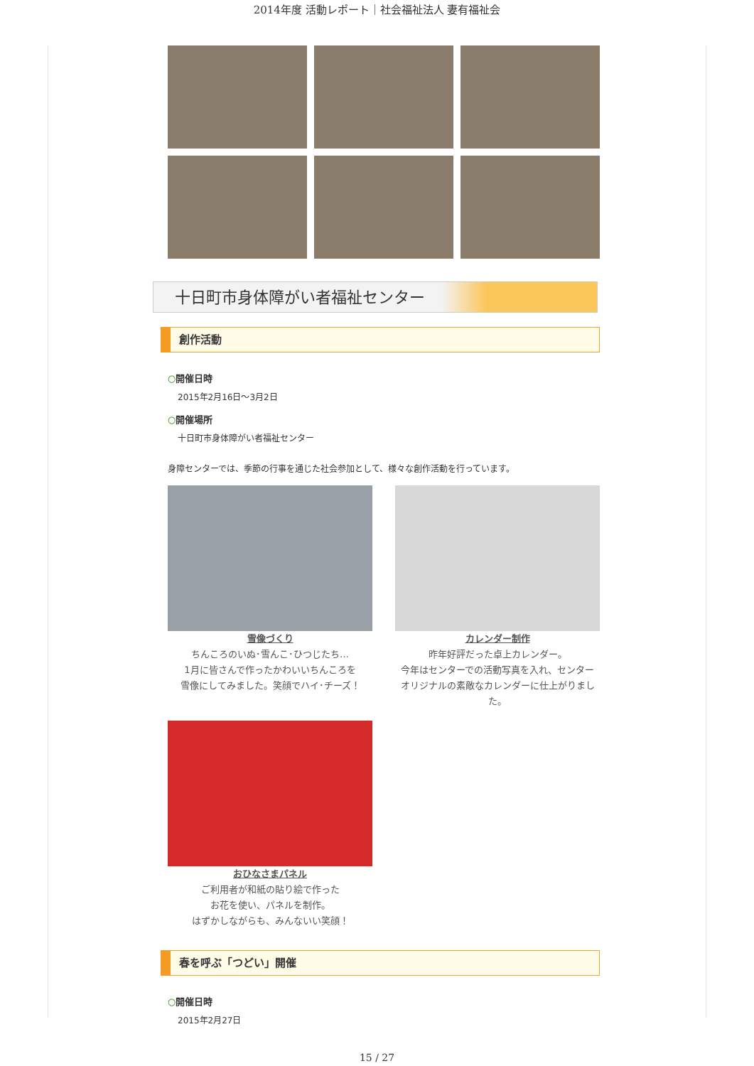2014年度 活動レポート｜社会福祉法人 妻有福祉会
十日町市身体障がい者福祉センター
創作活動
○開催日時
2015年2月16日～3月2日
○開催場所
十日町市身体障がい者福祉センター
身障センターでは、季節の行事を通じた社会参加として、様々な創作活動を行っています。
雪像づくり
ちんころのいぬ･雪んこ･ひつじたち…
1月に皆さんで作ったかわいいちんころを
雪像にしてみました。笑顔でハイ･チーズ！
カレンダー制作
昨年好評だった卓上カレンダー。
今年はセンターでの活動写真を入れ、センター
オリジナルの素敵なカレンダーに仕上がりました。
おひなさまパネル
ご利用者が和紙の貼り絵で作った
お花を使い、パネルを制作。
はずかしながらも、みんないい笑顔！
春を呼ぶ「つどい」開催
○開催日時
2015年2月27日
15 / 27